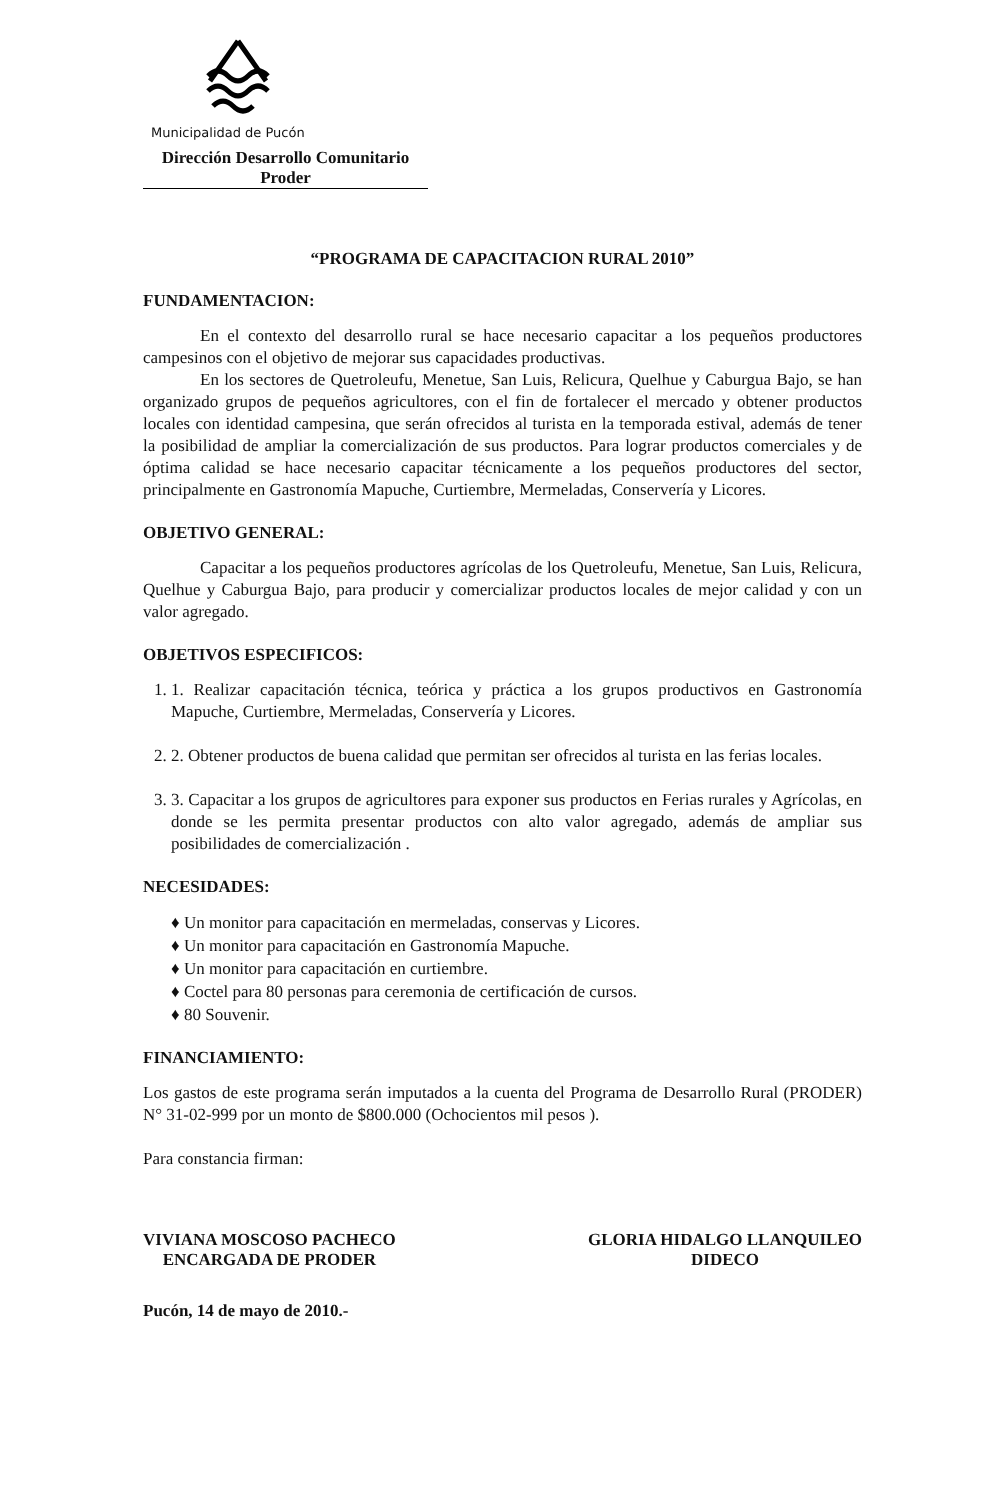Municipalidad de Pucón
Dirección Desarrollo Comunitario
Proder
“PROGRAMA DE CAPACITACION RURAL 2010”
FUNDAMENTACION:
En el contexto del desarrollo rural se hace necesario capacitar a los pequeños productores campesinos con el objetivo de mejorar sus capacidades productivas.
En los sectores de Quetroleufu, Menetue, San Luis, Relicura, Quelhue y Caburgua Bajo, se han organizado grupos de pequeños agricultores, con el fin de fortalecer el mercado y obtener productos locales con identidad campesina, que serán ofrecidos al turista en la temporada estival, además de tener la posibilidad de ampliar la comercialización de sus productos. Para lograr productos comerciales y de óptima calidad se hace necesario capacitar técnicamente a los pequeños productores del sector, principalmente en Gastronomía Mapuche, Curtiembre, Mermeladas, Conservería y Licores.
OBJETIVO GENERAL:
Capacitar a los pequeños productores agrícolas de los Quetroleufu, Menetue, San Luis, Relicura, Quelhue y Caburgua Bajo, para producir y comercializar productos locales de mejor calidad y con un valor agregado.
OBJETIVOS ESPECIFICOS:
1. 1. Realizar capacitación técnica, teórica y práctica a los grupos productivos en Gastronomía Mapuche, Curtiembre, Mermeladas, Conservería y Licores.
2. 2. Obtener productos de buena calidad que permitan ser ofrecidos al turista en las ferias locales.
3. 3. Capacitar a los grupos de agricultores para exponer sus productos en Ferias rurales y Agrícolas, en donde se les permita presentar productos con alto valor agregado, además de ampliar sus posibilidades de comercialización .
NECESIDADES:
♦ Un monitor para capacitación en mermeladas, conservas y Licores.
♦ Un monitor para capacitación en Gastronomía Mapuche.
♦ Un monitor para capacitación en curtiembre.
♦ Coctel para 80 personas para ceremonia de certificación de cursos.
♦ 80 Souvenir.
FINANCIAMIENTO:
Los gastos de este programa serán imputados a la cuenta del Programa de Desarrollo Rural (PRODER) N° 31-02-999 por un monto de $800.000 (Ochocientos mil pesos ).
Para constancia firman:
VIVIANA MOSCOSO PACHECO
ENCARGADA DE PRODER
GLORIA HIDALGO LLANQUILEO
DIDECO
Pucón, 14 de mayo de 2010.-